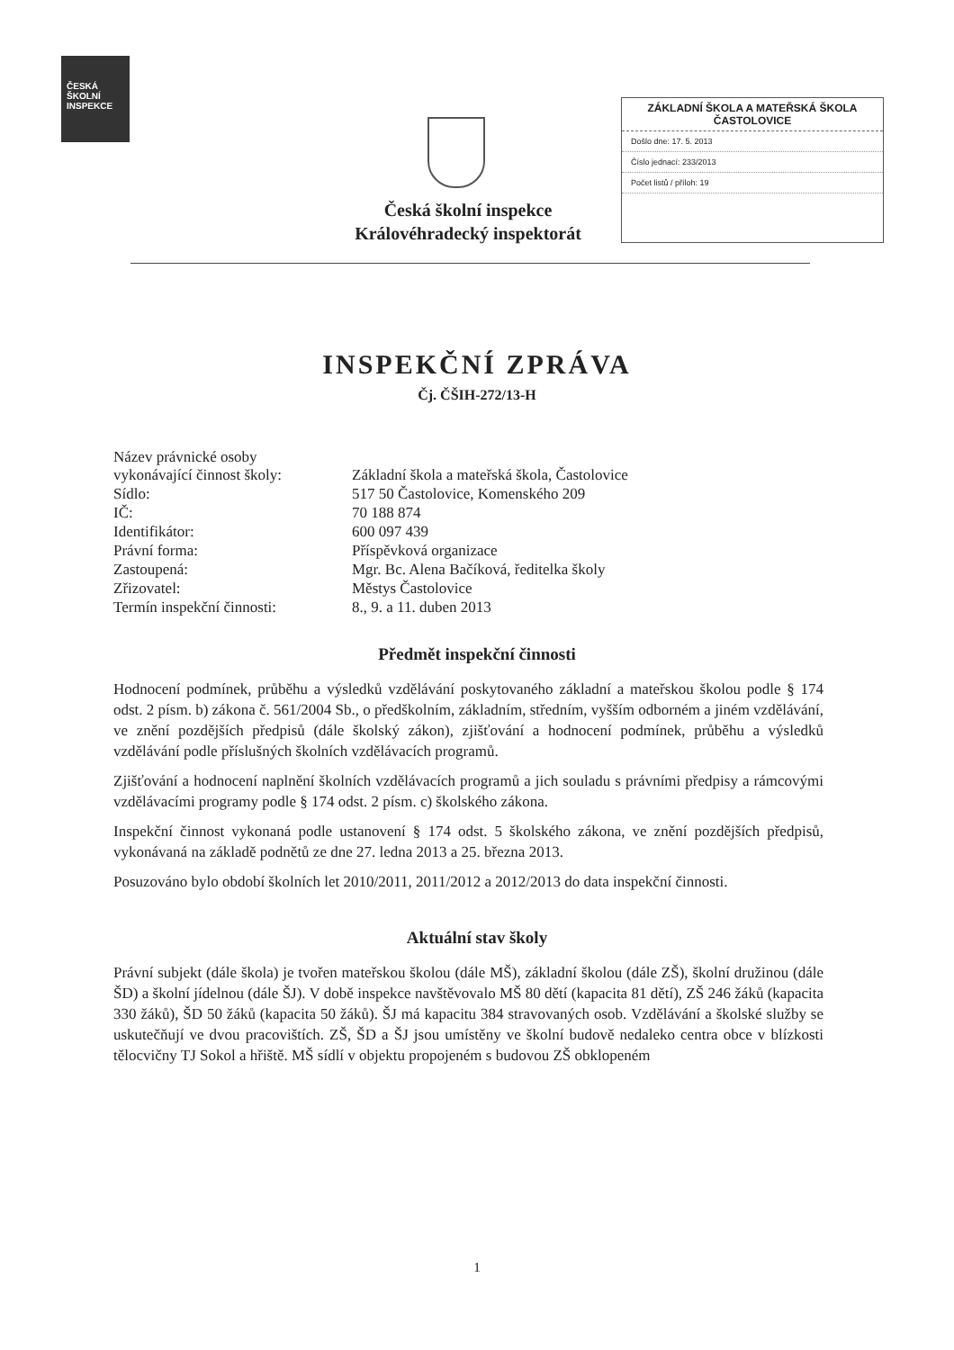ČESKÁ
ŠKOLNÍ
INSPEKCE
Česká školní inspekce
Královéhradecký inspektorát
ZÁKLADNÍ ŠKOLA A MATEŘSKÁ ŠKOLA
ČASTOLOVICE
Došlo dne: 17. 5. 2013
Číslo jednací: 233/2013
Počet listů / příloh: 19
INSPEKČNÍ ZPRÁVA
Čj. ČŠIH-272/13-H
| Název právnické osoby vykonávající činnost školy: | Základní škola a mateřská škola, Častolovice |
| Sídlo: | 517 50 Častolovice, Komenského 209 |
| IČ: | 70 188 874 |
| Identifikátor: | 600 097 439 |
| Právní forma: | Příspěvková organizace |
| Zastoupená: | Mgr. Bc. Alena Bačíková, ředitelka školy |
| Zřizovatel: | Městys Častolovice |
| Termín inspekční činnosti: | 8., 9. a 11. duben 2013 |
Předmět inspekční činnosti
Hodnocení podmínek, průběhu a výsledků vzdělávání poskytovaného základní a mateřskou školou podle § 174 odst. 2 písm. b) zákona č. 561/2004 Sb., o předškolním, základním, středním, vyšším odborném a jiném vzdělávání, ve znění pozdějších předpisů (dále školský zákon), zjišťování a hodnocení podmínek, průběhu a výsledků vzdělávání podle příslušných školních vzdělávacích programů.
Zjišťování a hodnocení naplnění školních vzdělávacích programů a jich souladu s právními předpisy a rámcovými vzdělávacími programy podle § 174 odst. 2 písm. c) školského zákona.
Inspekční činnost vykonaná podle ustanovení § 174 odst. 5 školského zákona, ve znění pozdějších předpisů, vykonávaná na základě podnětů ze dne 27. ledna 2013 a 25. března 2013.
Posuzováno bylo období školních let 2010/2011, 2011/2012 a 2012/2013 do data inspekční činnosti.
Aktuální stav školy
Právní subjekt (dále škola) je tvořen mateřskou školou (dále MŠ), základní školou (dále ZŠ), školní družinou (dále ŠD) a školní jídelnou (dále ŠJ). V době inspekce navštěvovalo MŠ 80 dětí (kapacita 81 dětí), ZŠ 246 žáků (kapacita 330 žáků), ŠD 50 žáků (kapacita 50 žáků). ŠJ má kapacitu 384 stravovaných osob. Vzdělávání a školské služby se uskutečňují ve dvou pracovištích. ZŠ, ŠD a ŠJ jsou umístěny ve školní budově nedaleko centra obce v blízkosti tělocvičny TJ Sokol a hřiště. MŠ sídlí v objektu propojeném s budovou ZŠ obklopeném
1